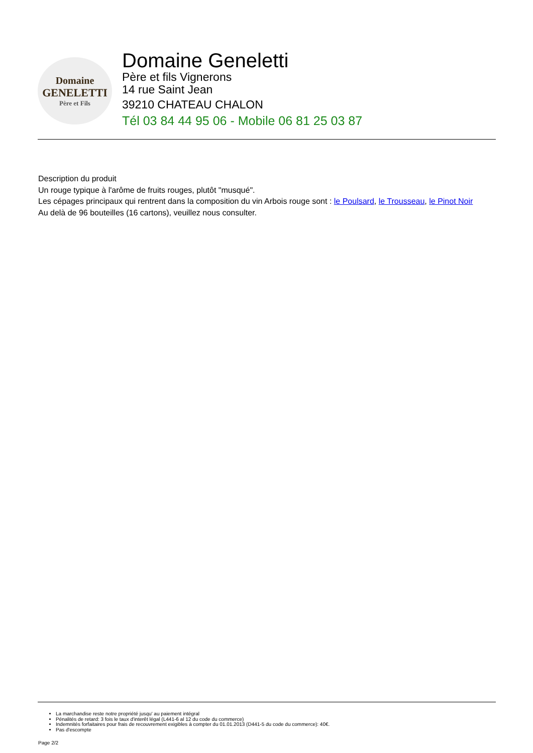Domaine
GENELETTI
Père et Fils
Domaine Geneletti
Père et fils Vignerons
14 rue Saint Jean
39210 CHATEAU CHALON
Tél 03 84 44 95 06 - Mobile 06 81 25 03 87
Description du produit
Un rouge typique à l'arôme de fruits rouges, plutôt "musqué".
Les cépages principaux qui rentrent dans la composition du vin Arbois rouge sont : le Poulsard, le Trousseau, le Pinot Noir
Au delà de 96 bouteilles (16 cartons), veuillez nous consulter.
La marchandise reste notre propriété jusqu' au paiement intégral
Pénalités de retard: 3 fois le taux d'interêt légal (L441-6 al 12 du code du commerce)
Indemnités forfaitaires pour frais de recouvrement exigibles à compter du 01.01.2013 (D441-5 du code du commerce): 40€.
Pas d'escompte
Page 2/2